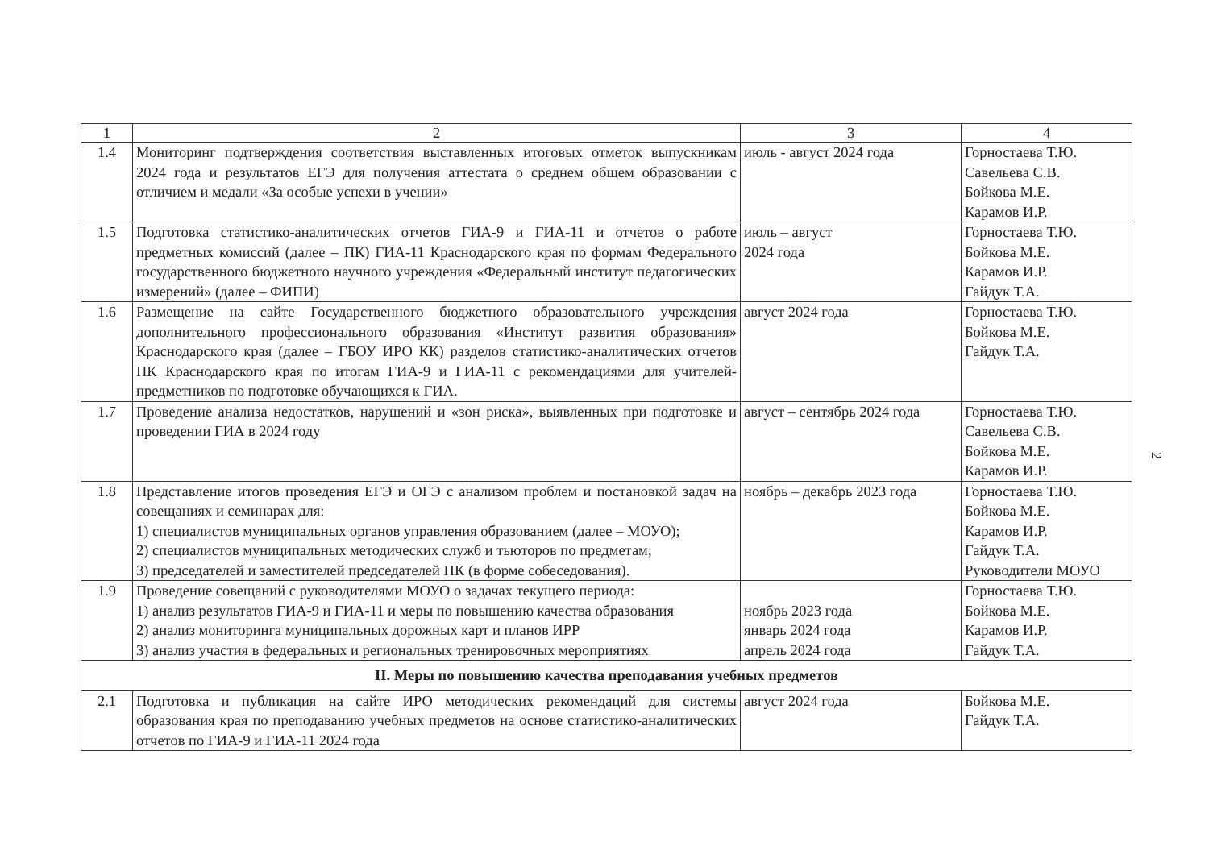| 1 | 2 | 3 | 4 |
| --- | --- | --- | --- |
| 1.4 | Мониторинг подтверждения соответствия выставленных итоговых отметок выпускникам 2024 года и результатов ЕГЭ для получения аттестата о среднем общем образовании с отличием и медали «За особые успехи в учении» | июль - август 2024 года | Горностаева Т.Ю. Савельева С.В. Бойкова М.Е. Карамов И.Р. |
| 1.5 | Подготовка статистико-аналитических отчетов ГИА-9 и ГИА-11 и отчетов о работе предметных комиссий (далее – ПК) ГИА-11 Краснодарского края по формам Федерального государственного бюджетного научного учреждения «Федеральный институт педагогических измерений» (далее – ФИПИ) | июль – август 2024 года | Горностаева Т.Ю. Бойкова М.Е. Карамов И.Р. Гайдук Т.А. |
| 1.6 | Размещение на сайте Государственного бюджетного образовательного учреждения дополнительного профессионального образования «Институт развития образования» Краснодарского края (далее – ГБОУ ИРО КК) разделов статистико-аналитических отчетов ПК Краснодарского края по итогам ГИА-9 и ГИА-11 с рекомендациями для учителей-предметников по подготовке обучающихся к ГИА. | август 2024 года | Горностаева Т.Ю. Бойкова М.Е. Гайдук Т.А. |
| 1.7 | Проведение анализа недостатков, нарушений и «зон риска», выявленных при подготовке и проведении ГИА в 2024 году | август – сентябрь 2024 года | Горностаева Т.Ю. Савельева С.В. Бойкова М.Е. Карамов И.Р. |
| 1.8 | Представление итогов проведения ЕГЭ и ОГЭ с анализом проблем и постановкой задач на совещаниях и семинарах для: 1) специалистов муниципальных органов управления образованием (далее – МОУО); 2) специалистов муниципальных методических служб и тьюторов по предметам; 3) председателей и заместителей председателей ПК (в форме собеседования). | ноябрь – декабрь 2023 года | Горностаева Т.Ю. Бойкова М.Е. Карамов И.Р. Гайдук Т.А. Руководители МОУО |
| 1.9 | Проведение совещаний с руководителями МОУО о задачах текущего периода: 1) анализ результатов ГИА-9 и ГИА-11 и меры по повышению качества образования 2) анализ мониторинга муниципальных дорожных карт и планов ИРР 3) анализ участия в федеральных и региональных тренировочных мероприятиях | ноябрь 2023 года январь 2024 года апрель 2024 года | Горностаева Т.Ю. Бойкова М.Е. Карамов И.Р. Гайдук Т.А. |
| II. Меры по повышению качества преподавания учебных предметов | | | |
| 2.1 | Подготовка и публикация на сайте ИРО методических рекомендаций для системы образования края по преподаванию учебных предметов на основе статистико-аналитических отчетов по ГИА-9 и ГИА-11 2024 года | август 2024 года | Бойкова М.Е. Гайдук Т.А. |
2